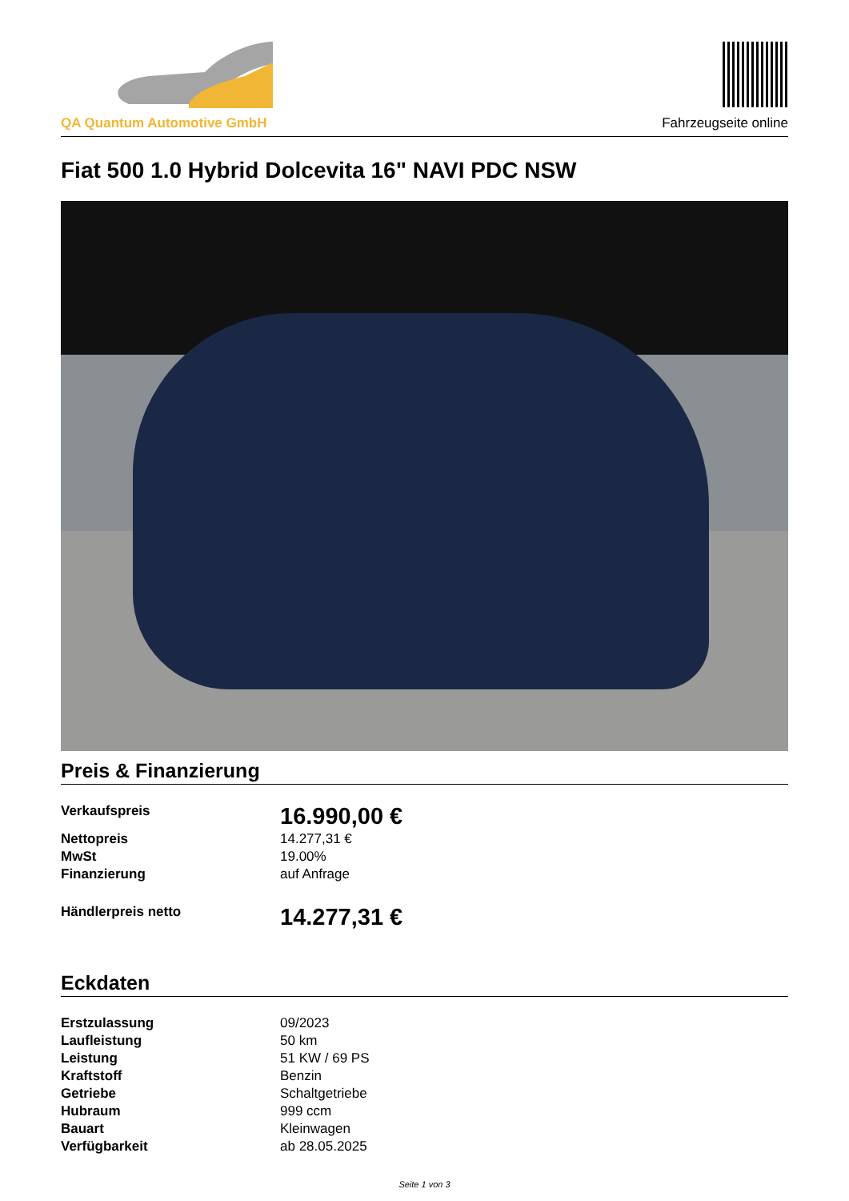QA Quantum Automotive GmbH
Fahrzeugseite online
Fiat 500 1.0 Hybrid Dolcevita 16" NAVI PDC NSW
Preis & Finanzierung
| Verkaufspreis | 16.990,00 € |
| Nettopreis | 14.277,31 € |
| MwSt | 19.00% |
| Finanzierung | auf Anfrage |
| Händlerpreis netto | 14.277,31 € |
Eckdaten
| Erstzulassung | 09/2023 |
| Laufleistung | 50 km |
| Leistung | 51 KW / 69 PS |
| Kraftstoff | Benzin |
| Getriebe | Schaltgetriebe |
| Hubraum | 999 ccm |
| Bauart | Kleinwagen |
| Verfügbarkeit | ab 28.05.2025 |
Seite 1 von 3